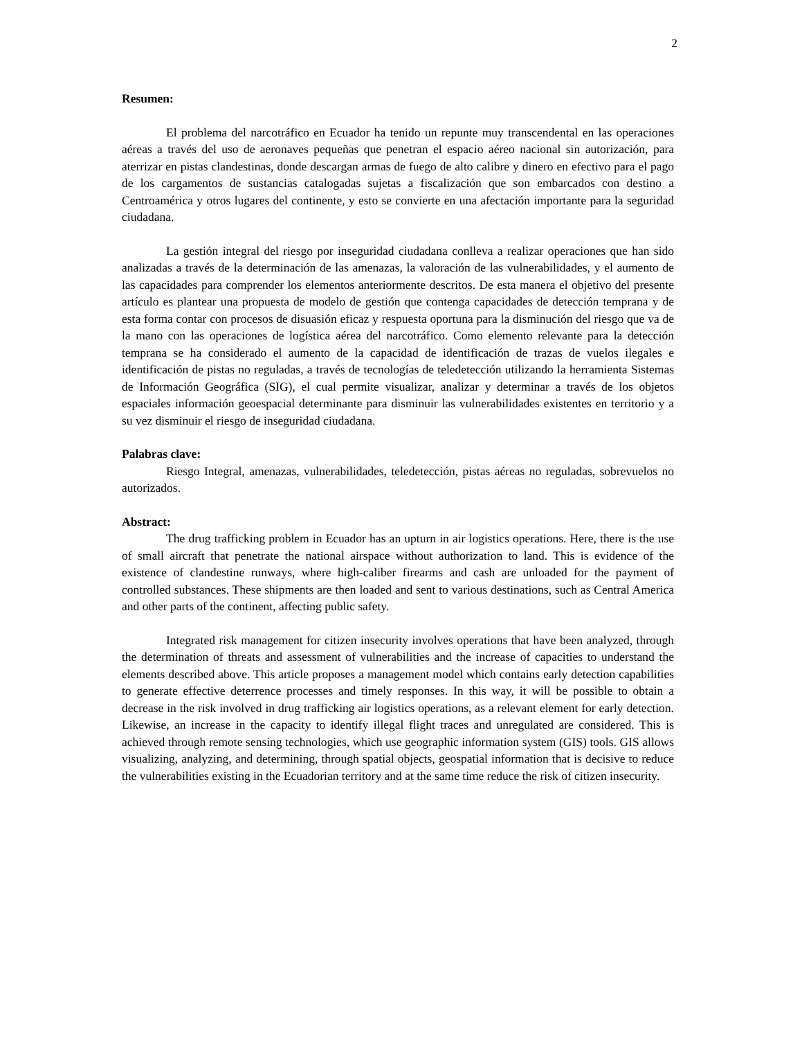2
Resumen:
El problema del narcotráfico en Ecuador ha tenido un repunte muy transcendental en las operaciones aéreas a través del uso de aeronaves pequeñas que penetran el espacio aéreo nacional sin autorización, para aterrizar en pistas clandestinas, donde descargan armas de fuego de alto calibre y dinero en efectivo para el pago de los cargamentos de sustancias catalogadas sujetas a fiscalización que son embarcados con destino a Centroamérica y otros lugares del continente, y esto se convierte en una afectación importante para la seguridad ciudadana.
La gestión integral del riesgo por inseguridad ciudadana conlleva a realizar operaciones que han sido analizadas a través de la determinación de las amenazas, la valoración de las vulnerabilidades, y el aumento de las capacidades para comprender los elementos anteriormente descritos. De esta manera el objetivo del presente artículo es plantear una propuesta de modelo de gestión que contenga capacidades de detección temprana y de esta forma contar con procesos de disuasión eficaz y respuesta oportuna para la disminución del riesgo que va de la mano con las operaciones de logística aérea del narcotráfico. Como elemento relevante para la detección temprana se ha considerado el aumento de la capacidad de identificación de trazas de vuelos ilegales e identificación de pistas no reguladas, a través de tecnologías de teledetección utilizando la herramienta Sistemas de Información Geográfica (SIG), el cual permite visualizar, analizar y determinar a través de los objetos espaciales información geoespacial determinante para disminuir las vulnerabilidades existentes en territorio y a su vez disminuir el riesgo de inseguridad ciudadana.
Palabras clave:
Riesgo Integral, amenazas, vulnerabilidades, teledetección, pistas aéreas no reguladas, sobrevuelos no autorizados.
Abstract:
The drug trafficking problem in Ecuador has an upturn in air logistics operations. Here, there is the use of small aircraft that penetrate the national airspace without authorization to land. This is evidence of the existence of clandestine runways, where high-caliber firearms and cash are unloaded for the payment of controlled substances. These shipments are then loaded and sent to various destinations, such as Central America and other parts of the continent, affecting public safety.
Integrated risk management for citizen insecurity involves operations that have been analyzed, through the determination of threats and assessment of vulnerabilities and the increase of capacities to understand the elements described above. This article proposes a management model which contains early detection capabilities to generate effective deterrence processes and timely responses. In this way, it will be possible to obtain a decrease in the risk involved in drug trafficking air logistics operations, as a relevant element for early detection. Likewise, an increase in the capacity to identify illegal flight traces and unregulated are considered. This is achieved through remote sensing technologies, which use geographic information system (GIS) tools. GIS allows visualizing, analyzing, and determining, through spatial objects, geospatial information that is decisive to reduce the vulnerabilities existing in the Ecuadorian territory and at the same time reduce the risk of citizen insecurity.